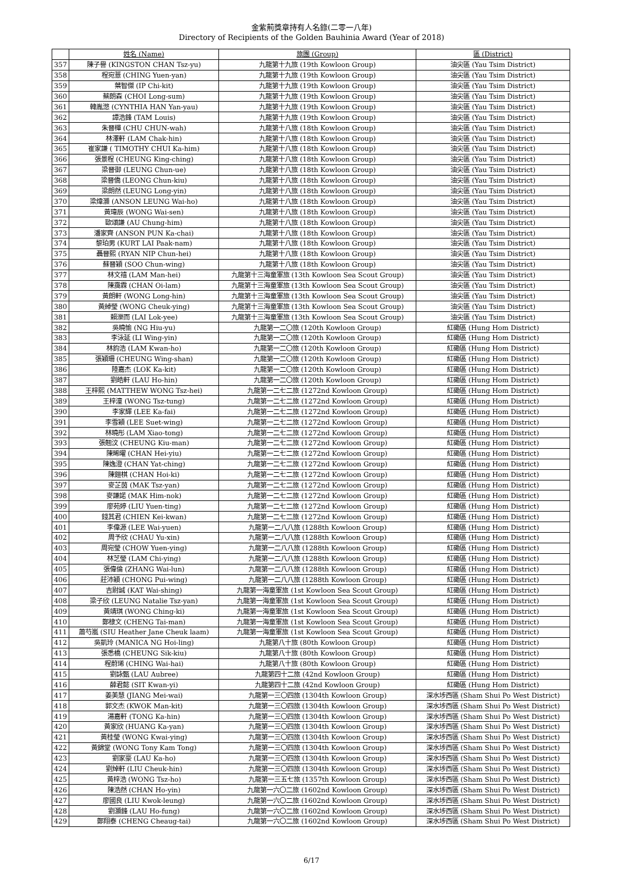金紫荊獎章持有人名錄(二零一八年)
Directory of Recipients of the Golden Bauhinia Award (Year of 2018)
| | 姓名 (Name) | 旅團 (Group) | 區 (District) |
| --- | --- | --- | --- |
| 357 | 陳子譽 (KINGSTON CHAN Tsz-yu) | 九龍第十九旅 (19th Kowloon Group) | 油尖區 (Yau Tsim District) |
| 358 | 程宛薏 (CHING Yuen-yan) | 九龍第十九旅 (19th Kowloon Group) | 油尖區 (Yau Tsim District) |
| 359 | 葉智傑 (IP Chi-kit) | 九龍第十九旅 (19th Kowloon Group) | 油尖區 (Yau Tsim District) |
| 360 | 蔡朗森 (CHOI Long-sum) | 九龍第十九旅 (19th Kowloon Group) | 油尖區 (Yau Tsim District) |
| 361 | 韓胤滺 (CYNTHIA HAN Yan-yau) | 九龍第十九旅 (19th Kowloon Group) | 油尖區 (Yau Tsim District) |
| 362 | 譚浩鋒 (TAM Louis) | 九龍第十九旅 (19th Kowloon Group) | 油尖區 (Yau Tsim District) |
| 363 | 朱晉樺 (CHU CHUN-wah) | 九龍第十八旅 (18th Kowloon Group) | 油尖區 (Yau Tsim District) |
| 364 | 林澤軒 (LAM Chak-hin) | 九龍第十八旅 (18th Kowloon Group) | 油尖區 (Yau Tsim District) |
| 365 | 崔家謙 ( TIMOTHY CHUI Ka-him) | 九龍第十八旅 (18th Kowloon Group) | 油尖區 (Yau Tsim District) |
| 366 | 張景程 (CHEUNG King-ching) | 九龍第十八旅 (18th Kowloon Group) | 油尖區 (Yau Tsim District) |
| 367 | 梁晉御 (LEUNG Chun-ue) | 九龍第十八旅 (18th Kowloon Group) | 油尖區 (Yau Tsim District) |
| 368 | 梁晉僑 (LEONG Chun-kiu) | 九龍第十八旅 (18th Kowloon Group) | 油尖區 (Yau Tsim District) |
| 369 | 梁朗然 (LEUNG Long-yin) | 九龍第十八旅 (18th Kowloon Group) | 油尖區 (Yau Tsim District) |
| 370 | 梁煒灝 (ANSON LEUNG Wai-ho) | 九龍第十八旅 (18th Kowloon Group) | 油尖區 (Yau Tsim District) |
| 371 | 黃瑋辰 (WONG Wai-sen) | 九龍第十八旅 (18th Kowloon Group) | 油尖區 (Yau Tsim District) |
| 372 | 歐頌謙 (AU Chung-him) | 九龍第十八旅 (18th Kowloon Group) | 油尖區 (Yau Tsim District) |
| 373 | 潘家齊 (ANSON PUN Ka-chai) | 九龍第十八旅 (18th Kowloon Group) | 油尖區 (Yau Tsim District) |
| 374 | 黎珀男 (KURT LAI Paak-nam) | 九龍第十八旅 (18th Kowloon Group) | 油尖區 (Yau Tsim District) |
| 375 | 聶晉熙 (RYAN NIP Chun-hei) | 九龍第十八旅 (18th Kowloon Group) | 油尖區 (Yau Tsim District) |
| 376 | 蘇晉穎 (SOO Chun-wing) | 九龍第十八旅 (18th Kowloon Group) | 油尖區 (Yau Tsim District) |
| 377 | 林文禧 (LAM Man-hei) | 九龍第十三海童軍旅 (13th Kowloon Sea Scout Group) | 油尖區 (Yau Tsim District) |
| 378 | 陳靄霖 (CHAN Oi-lam) | 九龍第十三海童軍旅 (13th Kowloon Sea Scout Group) | 油尖區 (Yau Tsim District) |
| 379 | 黃朗軒 (WONG Long-hin) | 九龍第十三海童軍旅 (13th Kowloon Sea Scout Group) | 油尖區 (Yau Tsim District) |
| 380 | 黃綽瑩 (WONG Cheuk-ying) | 九龍第十三海童軍旅 (13th Kowloon Sea Scout Group) | 油尖區 (Yau Tsim District) |
| 381 | 賴濼而 (LAI Lok-yee) | 九龍第十三海童軍旅 (13th Kowloon Sea Scout Group) | 油尖區 (Yau Tsim District) |
| 382 | 吳曉愉 (NG Hiu-yu) | 九龍第一二〇旅 (120th Kowloon Group) | 紅磡區 (Hung Hom District) |
| 383 | 李泳延 (LI Wing-yin) | 九龍第一二〇旅 (120th Kowloon Group) | 紅磡區 (Hung Hom District) |
| 384 | 林鈞浩 (LAM Kwan-ho) | 九龍第一二〇旅 (120th Kowloon Group) | 紅磡區 (Hung Hom District) |
| 385 | 張穎珊 (CHEUNG Wing-shan) | 九龍第一二〇旅 (120th Kowloon Group) | 紅磡區 (Hung Hom District) |
| 386 | 陸嘉杰 (LOK Ka-kit) | 九龍第一二〇旅 (120th Kowloon Group) | 紅磡區 (Hung Hom District) |
| 387 | 劉皓軒 (LAU Ho-hin) | 九龍第一二〇旅 (120th Kowloon Group) | 紅磡區 (Hung Hom District) |
| 388 | 王梓熙 (MATTHEW WONG Tsz-hei) | 九龍第一二七二旅 (1272nd Kowloon Group) | 紅磡區 (Hung Hom District) |
| 389 | 王梓潼 (WONG Tsz-tung) | 九龍第一二七二旅 (1272nd Kowloon Group) | 紅磡區 (Hung Hom District) |
| 390 | 李家輝 (LEE Ka-fai) | 九龍第一二七二旅 (1272nd Kowloon Group) | 紅磡區 (Hung Hom District) |
| 391 | 李雪穎 (LEE Suet-wing) | 九龍第一二七二旅 (1272nd Kowloon Group) | 紅磡區 (Hung Hom District) |
| 392 | 林曉彤 (LAM Xiao-tong) | 九龍第一二七二旅 (1272nd Kowloon Group) | 紅磡區 (Hung Hom District) |
| 393 | 張翹汶 (CHEUNG Kiu-man) | 九龍第一二七二旅 (1272nd Kowloon Group) | 紅磡區 (Hung Hom District) |
| 394 | 陳晞曜 (CHAN Hei-yiu) | 九龍第一二七二旅 (1272nd Kowloon Group) | 紅磡區 (Hung Hom District) |
| 395 | 陳逸澄 (CHAN Yat-ching) | 九龍第一二七二旅 (1272nd Kowloon Group) | 紅磡區 (Hung Hom District) |
| 396 | 陳鎧棋 (CHAN Hoi-ki) | 九龍第一二七二旅 (1272nd Kowloon Group) | 紅磡區 (Hung Hom District) |
| 397 | 麥芷茵 (MAK Tsz-yan) | 九龍第一二七二旅 (1272nd Kowloon Group) | 紅磡區 (Hung Hom District) |
| 398 | 麥謙諾 (MAK Him-nok) | 九龍第一二七二旅 (1272nd Kowloon Group) | 紅磡區 (Hung Hom District) |
| 399 | 廖苑婷 (LIU Yuen-ting) | 九龍第一二七二旅 (1272nd Kowloon Group) | 紅磡區 (Hung Hom District) |
| 400 | 錢其君 (CHIEN Kei-kwan) | 九龍第一二七二旅 (1272nd Kowloon Group) | 紅磡區 (Hung Hom District) |
| 401 | 李偉源 (LEE Wai-yuen) | 九龍第一二八八旅 (1288th Kowloon Group) | 紅磡區 (Hung Hom District) |
| 402 | 周予欣 (CHAU Yu-xin) | 九龍第一二八八旅 (1288th Kowloon Group) | 紅磡區 (Hung Hom District) |
| 403 | 周宛瑩 (CHOW Yuen-ying) | 九龍第一二八八旅 (1288th Kowloon Group) | 紅磡區 (Hung Hom District) |
| 404 | 林芝瑩 (LAM Chi-ying) | 九龍第一二八八旅 (1288th Kowloon Group) | 紅磡區 (Hung Hom District) |
| 405 | 張偉倫 (ZHANG Wai-lun) | 九龍第一二八八旅 (1288th Kowloon Group) | 紅磡區 (Hung Hom District) |
| 406 | 莊沛穎 (CHONG Pui-wing) | 九龍第一二八八旅 (1288th Kowloon Group) | 紅磡區 (Hung Hom District) |
| 407 | 吉尉誠 (KAT Wai-shing) | 九龍第一海童軍旅 (1st Kowloon Sea Scout Group) | 紅磡區 (Hung Hom District) |
| 408 | 梁子欣 (LEUNG Natalie Tsz-yan) | 九龍第一海童軍旅 (1st Kowloon Sea Scout Group) | 紅磡區 (Hung Hom District) |
| 409 | 黃靖琪 (WONG Ching-ki) | 九龍第一海童軍旅 (1st Kowloon Sea Scout Group) | 紅磡區 (Hung Hom District) |
| 410 | 鄭棣文 (CHENG Tai-man) | 九龍第一海童軍旅 (1st Kowloon Sea Scout Group) | 紅磡區 (Hung Hom District) |
| 411 | 蕭芍嵐 (SIU Heather Jane Cheuk laam) | 九龍第一海童軍旅 (1st Kowloon Sea Scout Group) | 紅磡區 (Hung Hom District) |
| 412 | 吳凱玲 (MANICA NG Hoi-ling) | 九龍第八十旅 (80th Kowloon Group) | 紅磡區 (Hung Hom District) |
| 413 | 張悉橋 (CHEUNG Sik-kiu) | 九龍第八十旅 (80th Kowloon Group) | 紅磡區 (Hung Hom District) |
| 414 | 程蔚琋 (CHING Wai-hai) | 九龍第八十旅 (80th Kowloon Group) | 紅磡區 (Hung Hom District) |
| 415 | 劉詠甄 (LAU Aubree) | 九龍第四十二旅 (42nd Kowloon Group) | 紅磡區 (Hung Hom District) |
| 416 | 薛君懿 (SIT Kwan-yi) | 九龍第四十二旅 (42nd Kowloon Group) | 紅磡區 (Hung Hom District) |
| 417 | 姜美慧 (JIANG Mei-wai) | 九龍第一三〇四旅 (1304th Kowloon Group) | 深水埗西區 (Sham Shui Po West District) |
| 418 | 郭文杰 (KWOK Man-kit) | 九龍第一三〇四旅 (1304th Kowloon Group) | 深水埗西區 (Sham Shui Po West District) |
| 419 | 湯嘉軒 (TONG Ka-hin) | 九龍第一三〇四旅 (1304th Kowloon Group) | 深水埗西區 (Sham Shui Po West District) |
| 420 | 黃家欣 (HUANG Ka-yan) | 九龍第一三〇四旅 (1304th Kowloon Group) | 深水埗西區 (Sham Shui Po West District) |
| 421 | 黃桂瑩 (WONG Kwai-ying) | 九龍第一三〇四旅 (1304th Kowloon Group) | 深水埗西區 (Sham Shui Po West District) |
| 422 | 黃錦堂 (WONG Tony Kam Tong) | 九龍第一三〇四旅 (1304th Kowloon Group) | 深水埗西區 (Sham Shui Po West District) |
| 423 | 劉家豪 (LAU Ka-ho) | 九龍第一三〇四旅 (1304th Kowloon Group) | 深水埗西區 (Sham Shui Po West District) |
| 424 | 劉焯軒 (LIU Cheuk-hin) | 九龍第一三〇四旅 (1304th Kowloon Group) | 深水埗西區 (Sham Shui Po West District) |
| 425 | 黃梓浩 (WONG Tsz-ho) | 九龍第一三五七旅 (1357th Kowloon Group) | 深水埗西區 (Sham Shui Po West District) |
| 426 | 陳浩然 (CHAN Ho-yin) | 九龍第一六〇二旅 (1602nd Kowloon Group) | 深水埗西區 (Sham Shui Po West District) |
| 427 | 廖國良 (LIU Kwok-leung) | 九龍第一六〇二旅 (1602nd Kowloon Group) | 深水埗西區 (Sham Shui Po West District) |
| 428 | 劉灝鋒 (LAU Ho-fung) | 九龍第一六〇二旅 (1602nd Kowloon Group) | 深水埗西區 (Sham Shui Po West District) |
| 429 | 鄭翔泰 (CHENG Cheaug-tai) | 九龍第一六〇二旅 (1602nd Kowloon Group) | 深水埗西區 (Sham Shui Po West District) |
6/17